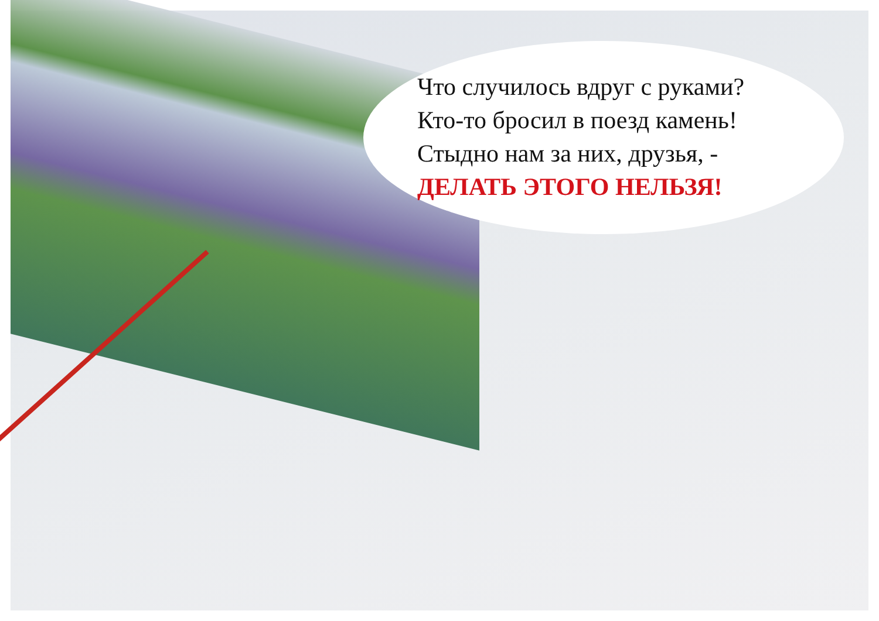Что случилось вдруг с руками?
Кто-то бросил в поезд камень!
Стыдно нам за них, друзья, -
ДЕЛАТЬ ЭТОГО НЕЛЬЗЯ!